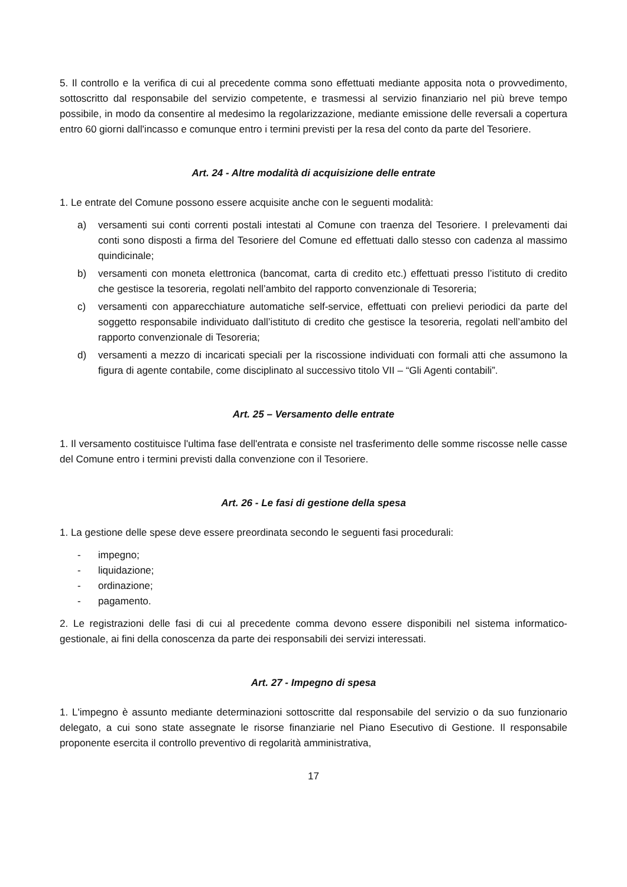5. Il controllo e la verifica di cui al precedente comma sono effettuati mediante apposita nota o provvedimento, sottoscritto dal responsabile del servizio competente, e trasmessi al servizio finanziario nel più breve tempo possibile, in modo da consentire al medesimo la regolarizzazione, mediante emissione delle reversali a copertura entro 60 giorni dall'incasso e comunque entro i termini previsti per la resa del conto da parte del Tesoriere.
Art. 24 - Altre modalità di acquisizione delle entrate
1. Le entrate del Comune possono essere acquisite anche con le seguenti modalità:
a) versamenti sui conti correnti postali intestati al Comune con traenza del Tesoriere. I prelevamenti dai conti sono disposti a firma del Tesoriere del Comune ed effettuati dallo stesso con cadenza al massimo quindicinale;
b) versamenti con moneta elettronica (bancomat, carta di credito etc.) effettuati presso l’istituto di credito che gestisce la tesoreria, regolati nell’ambito del rapporto convenzionale di Tesoreria;
c) versamenti con apparecchiature automatiche self-service, effettuati con prelievi periodici da parte del soggetto responsabile individuato dall’istituto di credito che gestisce la tesoreria, regolati nell’ambito del rapporto convenzionale di Tesoreria;
d) versamenti a mezzo di incaricati speciali per la riscossione individuati con formali atti che assumono la figura di agente contabile, come disciplinato al successivo titolo VII – “Gli Agenti contabili”.
Art. 25 – Versamento delle entrate
1. Il versamento costituisce l'ultima fase dell'entrata e consiste nel trasferimento delle somme riscosse nelle casse del Comune entro i termini previsti dalla convenzione con il Tesoriere.
Art. 26 - Le fasi di gestione della spesa
1. La gestione delle spese deve essere preordinata secondo le seguenti fasi procedurali:
- impegno;
- liquidazione;
- ordinazione;
- pagamento.
2. Le registrazioni delle fasi di cui al precedente comma devono essere disponibili nel sistema informatico-gestionale, ai fini della conoscenza da parte dei responsabili dei servizi interessati.
Art. 27 - Impegno di spesa
1. L'impegno è assunto mediante determinazioni sottoscritte dal responsabile del servizio o da suo funzionario delegato, a cui sono state assegnate le risorse finanziarie nel Piano Esecutivo di Gestione. Il responsabile proponente esercita il controllo preventivo di regolarità amministrativa,
17